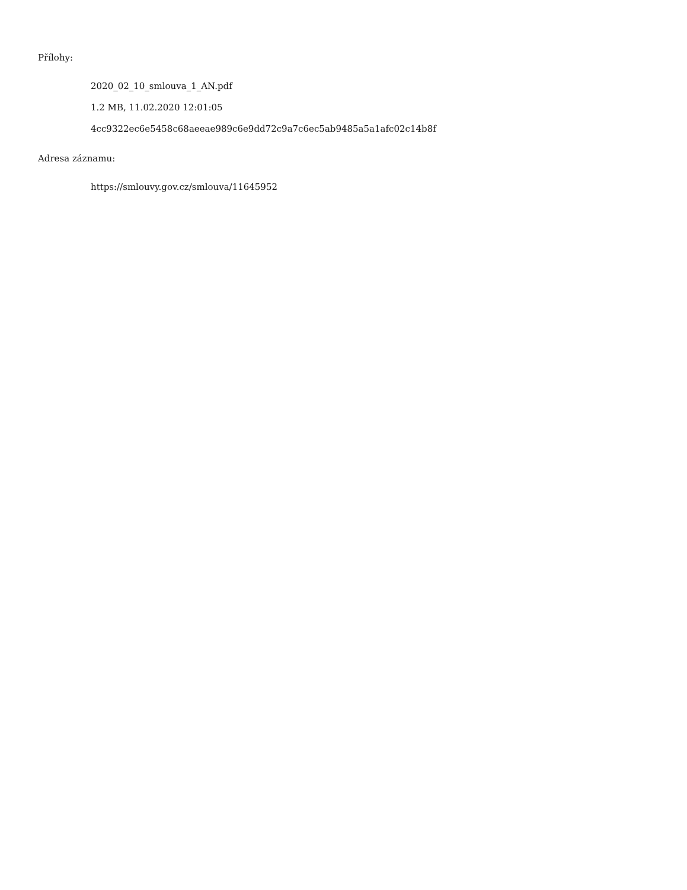Přílohy:
2020_02_10_smlouva_1_AN.pdf
1.2 MB, 11.02.2020 12:01:05
4cc9322ec6e5458c68aeeae989c6e9dd72c9a7c6ec5ab9485a5a1afc02c14b8f
Adresa záznamu:
https://smlouvy.gov.cz/smlouva/11645952